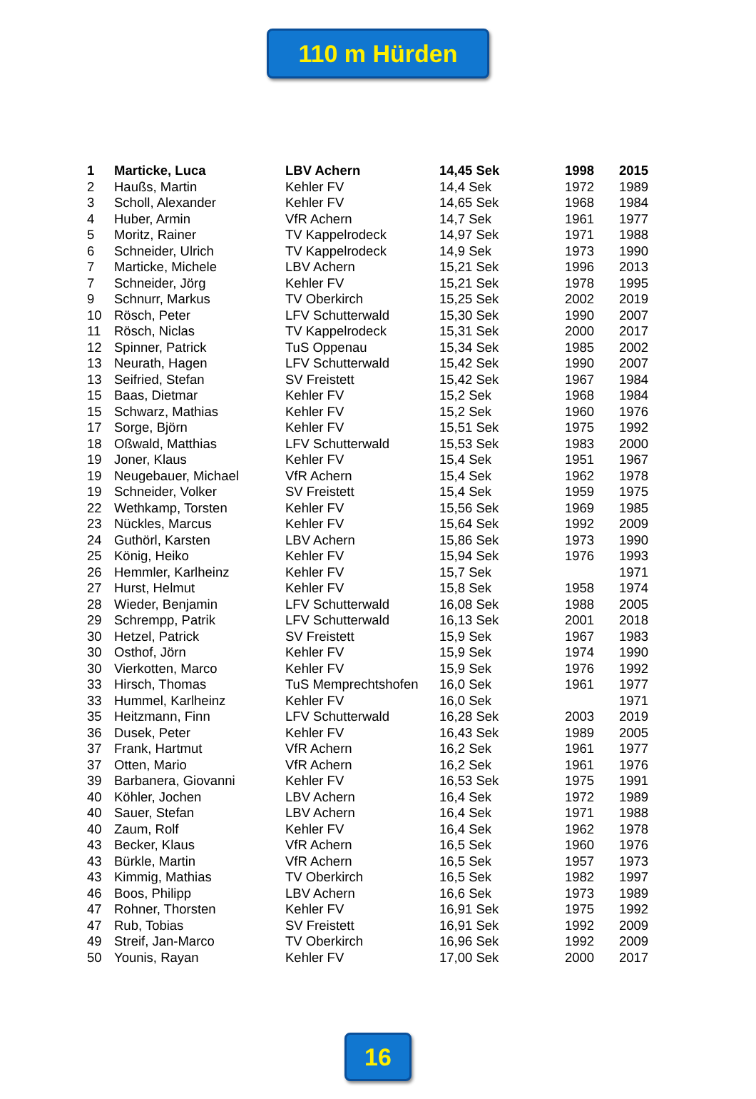110 m Hürden
| 1 | Marticke, Luca | LBV Achern | 14,45 Sek | 1998 | 2015 |
| 2 | Haußs, Martin | Kehler FV | 14,4 Sek | 1972 | 1989 |
| 3 | Scholl, Alexander | Kehler FV | 14,65 Sek | 1968 | 1984 |
| 4 | Huber, Armin | VfR Achern | 14,7 Sek | 1961 | 1977 |
| 5 | Moritz, Rainer | TV Kappelrodeck | 14,97 Sek | 1971 | 1988 |
| 6 | Schneider, Ulrich | TV Kappelrodeck | 14,9 Sek | 1973 | 1990 |
| 7 | Marticke, Michele | LBV Achern | 15,21 Sek | 1996 | 2013 |
| 7 | Schneider, Jörg | Kehler FV | 15,21 Sek | 1978 | 1995 |
| 9 | Schnurr, Markus | TV Oberkirch | 15,25 Sek | 2002 | 2019 |
| 10 | Rösch, Peter | LFV Schutterwald | 15,30 Sek | 1990 | 2007 |
| 11 | Rösch, Niclas | TV Kappelrodeck | 15,31 Sek | 2000 | 2017 |
| 12 | Spinner, Patrick | TuS Oppenau | 15,34 Sek | 1985 | 2002 |
| 13 | Neurath, Hagen | LFV Schutterwald | 15,42 Sek | 1990 | 2007 |
| 13 | Seifried, Stefan | SV Freistett | 15,42 Sek | 1967 | 1984 |
| 15 | Baas, Dietmar | Kehler FV | 15,2 Sek | 1968 | 1984 |
| 15 | Schwarz, Mathias | Kehler FV | 15,2 Sek | 1960 | 1976 |
| 17 | Sorge, Björn | Kehler FV | 15,51 Sek | 1975 | 1992 |
| 18 | Oßwald, Matthias | LFV Schutterwald | 15,53 Sek | 1983 | 2000 |
| 19 | Joner, Klaus | Kehler FV | 15,4 Sek | 1951 | 1967 |
| 19 | Neugebauer, Michael | VfR Achern | 15,4 Sek | 1962 | 1978 |
| 19 | Schneider, Volker | SV Freistett | 15,4 Sek | 1959 | 1975 |
| 22 | Wethkamp, Torsten | Kehler FV | 15,56 Sek | 1969 | 1985 |
| 23 | Nückles, Marcus | Kehler FV | 15,64 Sek | 1992 | 2009 |
| 24 | Guthörl, Karsten | LBV Achern | 15,86 Sek | 1973 | 1990 |
| 25 | König, Heiko | Kehler FV | 15,94 Sek | 1976 | 1993 |
| 26 | Hemmler, Karlheinz | Kehler FV | 15,7 Sek | | 1971 |
| 27 | Hurst, Helmut | Kehler FV | 15,8 Sek | 1958 | 1974 |
| 28 | Wieder, Benjamin | LFV Schutterwald | 16,08 Sek | 1988 | 2005 |
| 29 | Schrempp, Patrik | LFV Schutterwald | 16,13 Sek | 2001 | 2018 |
| 30 | Hetzel, Patrick | SV Freistett | 15,9 Sek | 1967 | 1983 |
| 30 | Osthof, Jörn | Kehler FV | 15,9 Sek | 1974 | 1990 |
| 30 | Vierkotten, Marco | Kehler FV | 15,9 Sek | 1976 | 1992 |
| 33 | Hirsch, Thomas | TuS Memprechtshofen | 16,0 Sek | 1961 | 1977 |
| 33 | Hummel, Karlheinz | Kehler FV | 16,0 Sek | | 1971 |
| 35 | Heitzmann, Finn | LFV Schutterwald | 16,28 Sek | 2003 | 2019 |
| 36 | Dusek, Peter | Kehler FV | 16,43 Sek | 1989 | 2005 |
| 37 | Frank, Hartmut | VfR Achern | 16,2 Sek | 1961 | 1977 |
| 37 | Otten, Mario | VfR Achern | 16,2 Sek | 1961 | 1976 |
| 39 | Barbanera, Giovanni | Kehler FV | 16,53 Sek | 1975 | 1991 |
| 40 | Köhler, Jochen | LBV Achern | 16,4 Sek | 1972 | 1989 |
| 40 | Sauer, Stefan | LBV Achern | 16,4 Sek | 1971 | 1988 |
| 40 | Zaum, Rolf | Kehler FV | 16,4 Sek | 1962 | 1978 |
| 43 | Becker, Klaus | VfR Achern | 16,5 Sek | 1960 | 1976 |
| 43 | Bürkle, Martin | VfR Achern | 16,5 Sek | 1957 | 1973 |
| 43 | Kimmig, Mathias | TV Oberkirch | 16,5 Sek | 1982 | 1997 |
| 46 | Boos, Philipp | LBV Achern | 16,6 Sek | 1973 | 1989 |
| 47 | Rohner, Thorsten | Kehler FV | 16,91 Sek | 1975 | 1992 |
| 47 | Rub, Tobias | SV Freistett | 16,91 Sek | 1992 | 2009 |
| 49 | Streif, Jan-Marco | TV Oberkirch | 16,96 Sek | 1992 | 2009 |
| 50 | Younis, Rayan | Kehler FV | 17,00 Sek | 2000 | 2017 |
16